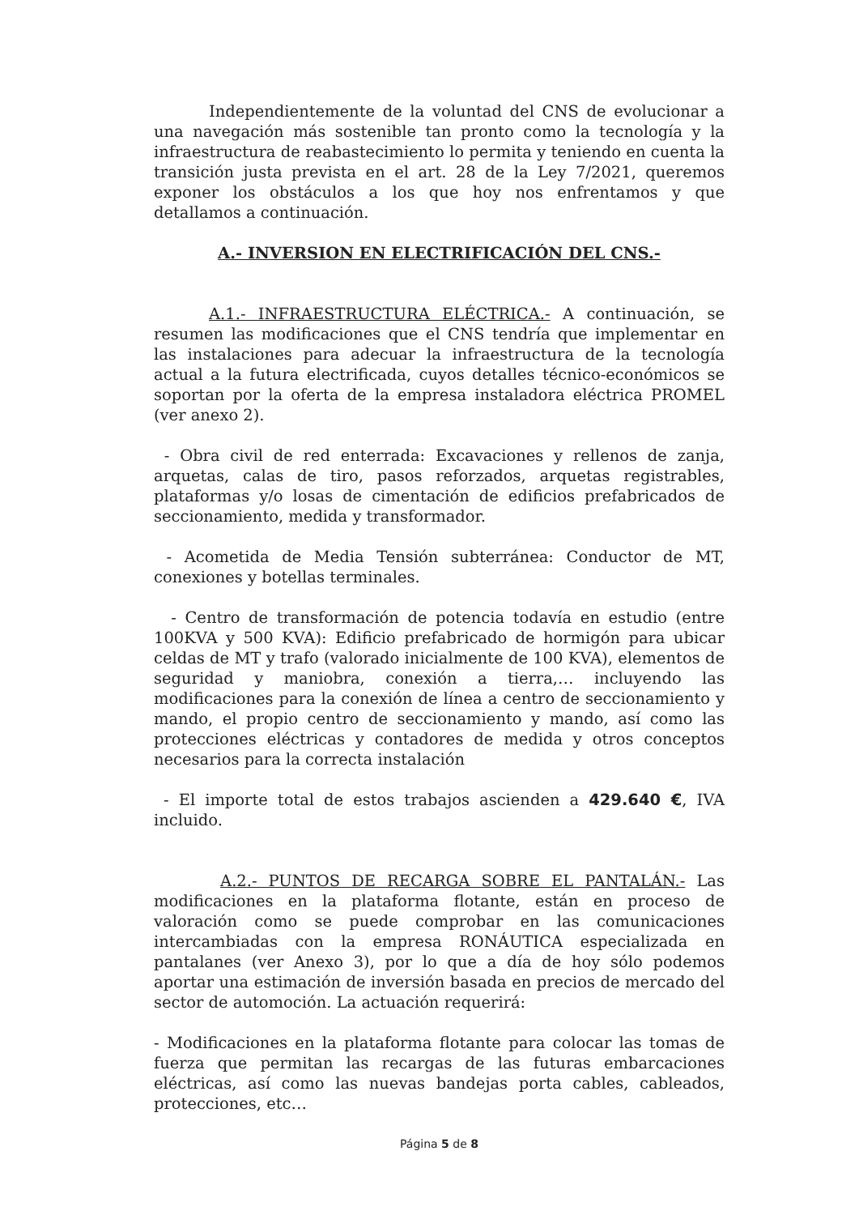Independientemente de la voluntad del CNS de evolucionar a una navegación más sostenible tan pronto como la tecnología y la infraestructura de reabastecimiento lo permita y teniendo en cuenta la transición justa prevista en el art. 28 de la Ley 7/2021, queremos exponer los obstáculos a los que hoy nos enfrentamos y que detallamos a continuación.
A.- INVERSION EN ELECTRIFICACIÓN DEL CNS.-
A.1.- INFRAESTRUCTURA ELÉCTRICA.- A continuación, se resumen las modificaciones que el CNS tendría que implementar en las instalaciones para adecuar la infraestructura de la tecnología actual a la futura electrificada, cuyos detalles técnico-económicos se soportan por la oferta de la empresa instaladora eléctrica PROMEL (ver anexo 2).
- Obra civil de red enterrada: Excavaciones y rellenos de zanja, arquetas, calas de tiro, pasos reforzados, arquetas registrables, plataformas y/o losas de cimentación de edificios prefabricados de seccionamiento, medida y transformador.
- Acometida de Media Tensión subterránea: Conductor de MT, conexiones y botellas terminales.
- Centro de transformación de potencia todavía en estudio (entre 100KVA y 500 KVA): Edificio prefabricado de hormigón para ubicar celdas de MT y trafo (valorado inicialmente de 100 KVA), elementos de seguridad y maniobra, conexión a tierra,… incluyendo las modificaciones para la conexión de línea a centro de seccionamiento y mando, el propio centro de seccionamiento y mando, así como las protecciones eléctricas y contadores de medida y otros conceptos necesarios para la correcta instalación
- El importe total de estos trabajos ascienden a 429.640 €, IVA incluido.
A.2.- PUNTOS DE RECARGA SOBRE EL PANTALÁN.- Las modificaciones en la plataforma flotante, están en proceso de valoración como se puede comprobar en las comunicaciones intercambiadas con la empresa RONÁUTICA especializada en pantalanes (ver Anexo 3), por lo que a día de hoy sólo podemos aportar una estimación de inversión basada en precios de mercado del sector de automoción. La actuación requerirá:
- Modificaciones en la plataforma flotante para colocar las tomas de fuerza que permitan las recargas de las futuras embarcaciones eléctricas, así como las nuevas bandejas porta cables, cableados, protecciones, etc…
Página 5 de 8